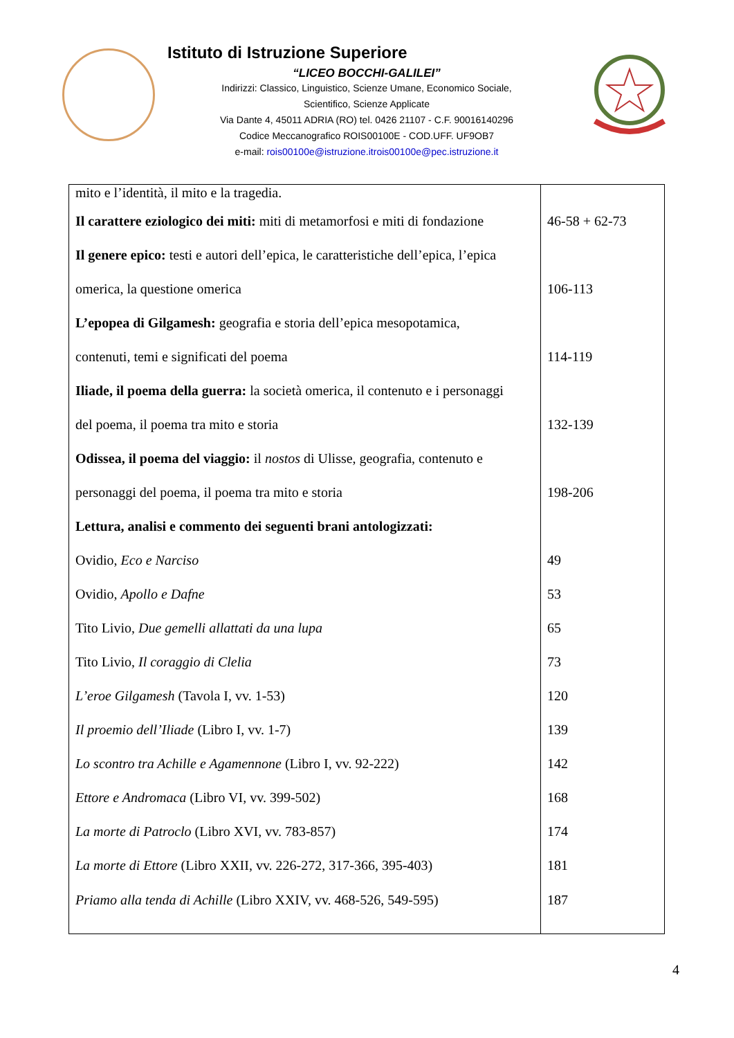Istituto di Istruzione Superiore
“LICEO BOCCHI-GALILEI”
Indirizzi: Classico, Linguistico, Scienze Umane, Economico Sociale,
Scientifico, Scienze Applicate
Via Dante 4, 45011 ADRIA (RO) tel. 0426 21107 - C.F. 90016140296
Codice Meccanografico ROIS00100E - COD.UFF. UF9OB7
e-mail: rois00100e@istruzione.itrois00100e@pec.istruzione.it
| mito e l’identità, il mito e la tragedia. | |
| Il carattere eziologico dei miti: miti di metamorfosi e miti di fondazione | 46-58 + 62-73 |
| Il genere epico: testi e autori dell’epica, le caratteristiche dell’epica, l’epica | |
| omerica, la questione omerica | 106-113 |
| L’epopea di Gilgamesh: geografia e storia dell’epica mesopotamica, | |
| contenuti, temi e significati del poema | 114-119 |
| Iliade, il poema della guerra: la società omerica, il contenuto e i personaggi | |
| del poema, il poema tra mito e storia | 132-139 |
| Odissea, il poema del viaggio: il nostos di Ulisse, geografia, contenuto e | |
| personaggi del poema, il poema tra mito e storia | 198-206 |
| Lettura, analisi e commento dei seguenti brani antologizzati: | |
| Ovidio, Eco e Narciso | 49 |
| Ovidio, Apollo e Dafne | 53 |
| Tito Livio, Due gemelli allattati da una lupa | 65 |
| Tito Livio, Il coraggio di Clelia | 73 |
| L’eroe Gilgamesh (Tavola I, vv. 1-53) | 120 |
| Il proemio dell’Iliade (Libro I, vv. 1-7) | 139 |
| Lo scontro tra Achille e Agamennone (Libro I, vv. 92-222) | 142 |
| Ettore e Andromaca (Libro VI, vv. 399-502) | 168 |
| La morte di Patroclo (Libro XVI, vv. 783-857) | 174 |
| La morte di Ettore (Libro XXII, vv. 226-272, 317-366, 395-403) | 181 |
| Priamo alla tenda di Achille (Libro XXIV, vv. 468-526, 549-595) | 187 |
4